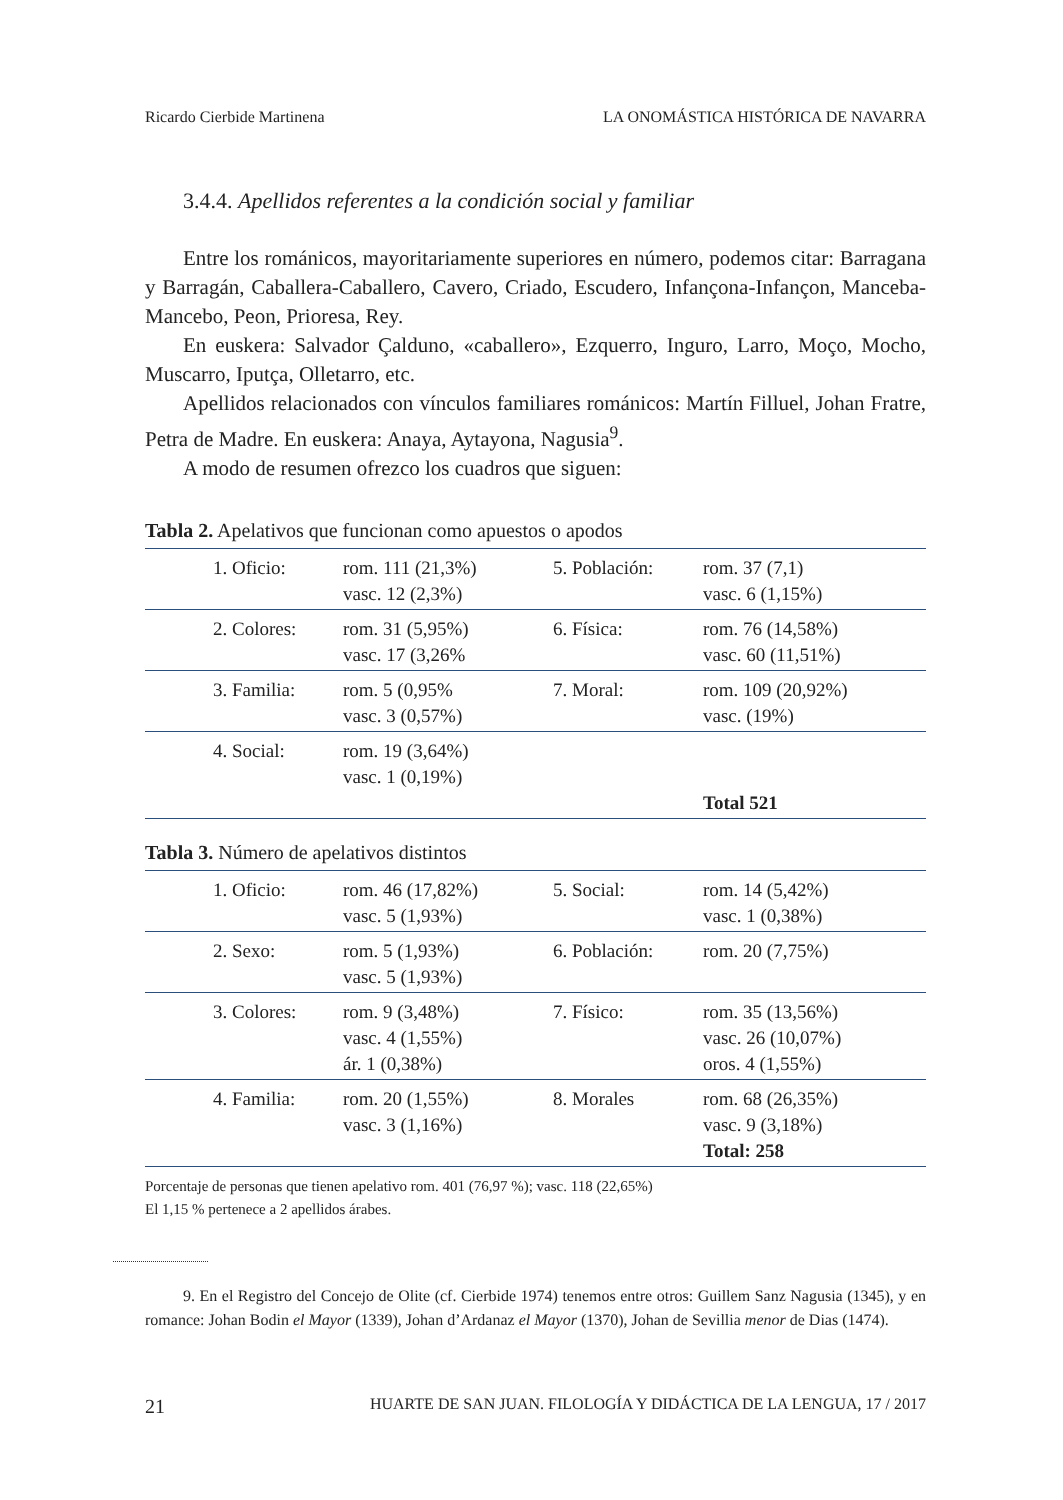Ricardo Cierbide Martinena LA ONOMÁSTICA HISTÓRICA DE NAVARRA
3.4.4. Apellidos referentes a la condición social y familiar
Entre los románicos, mayoritariamente superiores en número, podemos citar: Barragana y Barragán, Caballera-Caballero, Cavero, Criado, Escudero, Infançona-Infançon, Manceba-Mancebo, Peon, Prioresa, Rey.
En euskera: Salvador Çalduno, «caballero», Ezquerro, Inguro, Larro, Moço, Mocho, Muscarro, Iputça, Olletarro, etc.
Apellidos relacionados con vínculos familiares románicos: Martín Filluel, Johan Fratre, Petra de Madre. En euskera: Anaya, Aytayona, Nagusia<sup>9</sup>.
A modo de resumen ofrezco los cuadros que siguen:
Tabla 2. Apelativos que funcionan como apuestos o apodos
| 1. Oficio: | rom. 111 (21,3%) vasc. 12 (2,3%) | 5. Población: | rom. 37 (7,1) vasc. 6 (1,15%) |
| 2. Colores: | rom. 31 (5,95%) vasc. 17 (3,26% | 6. Física: | rom. 76 (14,58%) vasc. 60 (11,51%) |
| 3. Familia: | rom. 5 (0,95% vasc. 3 (0,57%) | 7. Moral: | rom. 109 (20,92%) vasc. (19%) |
| 4. Social: | rom. 19 (3,64%) vasc. 1 (0,19%) | | Total 521 |
Tabla 3. Número de apelativos distintos
| 1. Oficio: | rom. 46 (17,82%) vasc. 5 (1,93%) | 5. Social: | rom. 14 (5,42%) vasc. 1 (0,38%) |
| 2. Sexo: | rom. 5 (1,93%) vasc. 5 (1,93%) | 6. Población: | rom. 20 (7,75%) |
| 3. Colores: | rom. 9 (3,48%) vasc. 4 (1,55%) ár. 1 (0,38%) | 7. Físico: | rom. 35 (13,56%) vasc. 26 (10,07%) oros. 4 (1,55%) |
| 4. Familia: | rom. 20 (1,55%) vasc. 3 (1,16%) | 8. Morales | rom. 68 (26,35%) vasc. 9 (3,18%) Total: 258 |
Porcentaje de personas que tienen apelativo rom. 401 (76,97 %); vasc. 118 (22,65%)
El 1,15 % pertenece a 2 apellidos árabes.
9. En el Registro del Concejo de Olite (cf. Cierbide 1974) tenemos entre otros: Guillem Sanz Nagusia (1345), y en romance: Johan Bodin el Mayor (1339), Johan d’Ardanaz el Mayor (1370), Johan de Sevillia menor de Dias (1474).
21 HUARTE DE SAN JUAN. FILOLOGÍA Y DIDÁCTICA DE LA LENGUA, 17 / 2017